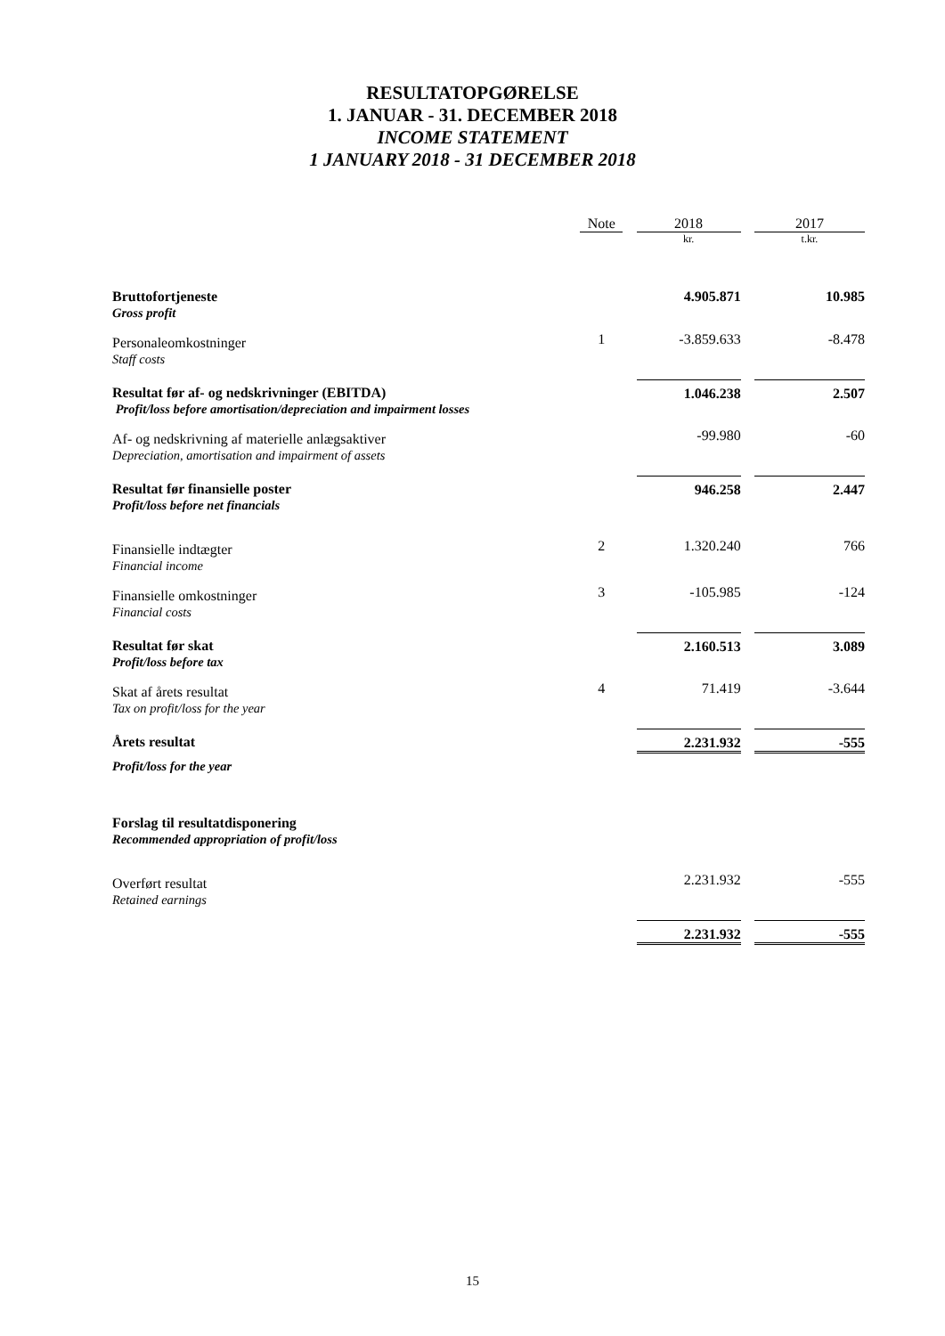RESULTATOPGØRELSE
1. JANUAR - 31. DECEMBER 2018
INCOME STATEMENT
1 JANUARY 2018 - 31 DECEMBER 2018
| | Note | | 2018 | | 2017 |
| --- | --- | --- | --- | --- | --- |
| | | | kr. | | t.kr. |
| Bruttofortjeneste Gross profit | | | 4.905.871 | | 10.985 |
| Personaleomkostninger Staff costs | 1 | | -3.859.633 | | -8.478 |
| Resultat før af- og nedskrivninger (EBITDA) Profit/loss before amortisation/depreciation and impairment losses | | | 1.046.238 | | 2.507 |
| Af- og nedskrivning af materielle anlægsaktiver Depreciation, amortisation and impairment of assets | | | -99.980 | | -60 |
| Resultat før finansielle poster Profit/loss before net financials | | | 946.258 | | 2.447 |
| Finansielle indtægter Financial income | 2 | | 1.320.240 | | 766 |
| Finansielle omkostninger Financial costs | 3 | | -105.985 | | -124 |
| Resultat før skat Profit/loss before tax | | | 2.160.513 | | 3.089 |
| Skat af årets resultat Tax on profit/loss for the year | 4 | | 71.419 | | -3.644 |
| Årets resultat | | | 2.231.932 | | -555 |
| Profit/loss for the year | | | | | |
| Forslag til resultatdisponering Recommended appropriation of profit/loss | | | | | |
| Overført resultat Retained earnings | | | 2.231.932 | | -555 |
| | | | 2.231.932 | | -555 |
15